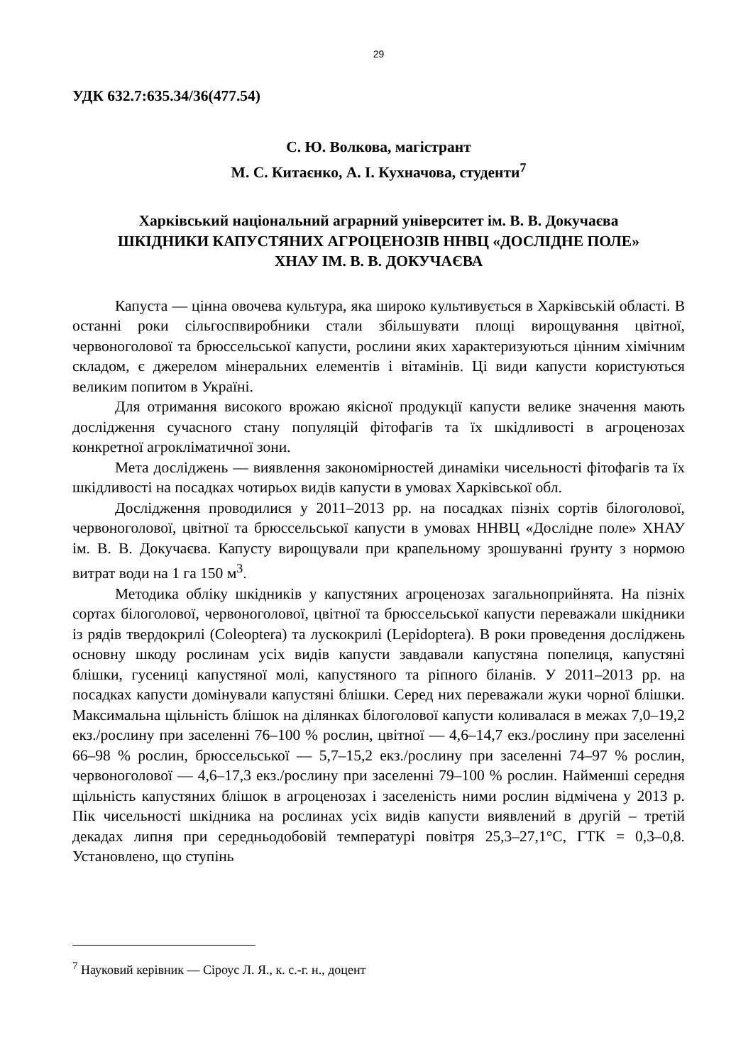29
УДК 632.7:635.34/36(477.54)
С. Ю. Волкова, магістрант
М. С. Китаєнко, А. І. Кухначова, студенти<sup>7</sup>
Харківський національний аграрний університет ім. В. В. Докучаєва
ШКІДНИКИ КАПУСТЯНИХ АГРОЦЕНОЗІВ ННВЦ «ДОСЛІДНЕ ПОЛЕ»
ХНАУ ІМ. В. В. ДОКУЧАЄВА
Капуста — цінна овочева культура, яка широко культивується в Харківській області. В останні роки сільгоспвиробники стали збільшувати площі вирощування цвітної, червоноголової та брюссельської капусти, рослини яких характеризуються цінним хімічним складом, є джерелом мінеральних елементів і вітамінів. Ці види капусти користуються великим попитом в Україні.
Для отримання високого врожаю якісної продукції капусти велике значення мають дослідження сучасного стану популяцій фітофагів та їх шкідливості в агроценозах конкретної агрокліматичної зони.
Мета досліджень — виявлення закономірностей динаміки чисельності фітофагів та їх шкідливості на посадках чотирьох видів капусти в умовах Харківської обл.
Дослідження проводилися у 2011–2013 рр. на посадках пізніх сортів білоголової, червоноголової, цвітної та брюссельської капусти в умовах ННВЦ «Дослідне поле» ХНАУ ім. В. В. Докучаєва. Капусту вирощували при крапельному зрошуванні ґрунту з нормою витрат води на 1 га 150 м<sup>3</sup>.
Методика обліку шкідників у капустяних агроценозах загальноприйнята. На пізніх сортах білоголової, червоноголової, цвітної та брюссельської капусти переважали шкідники із рядів твердокрилі (Coleoptera) та лускокрилі (Lepidoptera). В роки проведення досліджень основну шкоду рослинам усіх видів капусти завдавали капустяна попелиця, капустяні блішки, гусениці капустяної молі, капустяного та ріпного біланів. У 2011–2013 рр. на посадках капусти домінували капустяні блішки. Серед них переважали жуки чорної блішки. Максимальна щільність блішок на ділянках білоголової капусти коливалася в межах 7,0–19,2 екз./рослину при заселенні 76–100 % рослин, цвітної — 4,6–14,7 екз./рослину при заселенні 66–98 % рослин, брюссельської — 5,7–15,2 екз./рослину при заселенні 74–97 % рослин, червоноголової — 4,6–17,3 екз./рослину при заселенні 79–100 % рослин. Найменші середня щільність капустяних блішок в агроценозах і заселеність ними рослин відмічена у 2013 р. Пік чисельності шкідника на рослинах усіх видів капусти виявлений в другій – третій декадах липня при середньодобовій температурі повітря 25,3–27,1°С, ГТК = 0,3–0,8. Установлено, що ступінь
<sup>7</sup> Науковий керівник — Сіроус Л. Я., к. с.-г. н., доцент